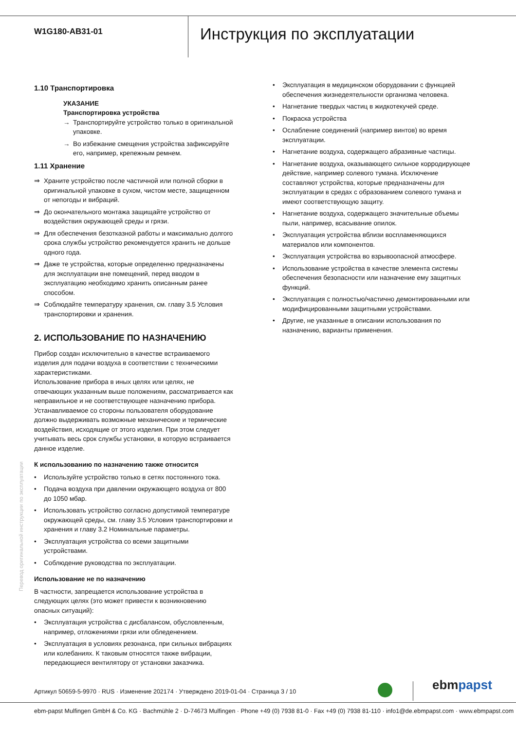W1G180-AB31-01
Инструкция по эксплуатации
1.10 Транспортировка
УКАЗАНИЕ
Транспортировка устройства
→ Транспортируйте устройство только в оригинальной упаковке.
→ Во избежание смещения устройства зафиксируйте его, например, крепежным ремнем.
1.11 Хранение
⇒ Храните устройство после частичной или полной сборки в оригинальной упаковке в сухом, чистом месте, защищенном от непогоды и вибраций.
⇒ До окончательного монтажа защищайте устройство от воздействия окружающей среды и грязи.
⇒ Для обеспечения безотказной работы и максимально долгого срока службы устройство рекомендуется хранить не дольше одного года.
⇒ Даже те устройства, которые определенно предназначены для эксплуатации вне помещений, перед вводом в эксплуатацию необходимо хранить описанным ранее способом.
⇒ Соблюдайте температуру хранения, см. главу 3.5 Условия транспортировки и хранения.
2. ИСПОЛЬЗОВАНИЕ ПО НАЗНАЧЕНИЮ
Прибор создан исключительно в качестве встраиваемого изделия для подачи воздуха в соответствии с техническими характеристиками.
Использование прибора в иных целях или целях, не отвечающих указанным выше положениям, рассматривается как неправильное и не соответствующее назначению прибора.
Устанавливаемое со стороны пользователя оборудование должно выдерживать возможные механические и термические воздействия, исходящие от этого изделия. При этом следует учитывать весь срок службы установки, в которую встраивается данное изделие.
К использованию по назначению также относится
• Используйте устройство только в сетях постоянного тока.
• Подача воздуха при давлении окружающего воздуха от 800 до 1050 мбар.
• Использовать устройство согласно допустимой температуре окружающей среды, см. главу 3.5 Условия транспортировки и хранения и главу 3.2 Номинальные параметры.
• Эксплуатация устройства со всеми защитными устройствами.
• Соблюдение руководства по эксплуатации.
Использование не по назначению
В частности, запрещается использование устройства в следующих целях (это может привести к возникновению опасных ситуаций):
• Эксплуатация устройства с дисбалансом, обусловленным, например, отложениями грязи или обледенением.
• Эксплуатация в условиях резонанса, при сильных вибрациях или колебаниях. К таковым относятся также вибрации, передающиеся вентилятору от установки заказчика.
• Эксплуатация в медицинском оборудовании с функцией обеспечения жизнедеятельности организма человека.
• Нагнетание твердых частиц в жидкотекучей среде.
• Покраска устройства
• Ослабление соединений (например винтов) во время эксплуатации.
• Нагнетание воздуха, содержащего абразивные частицы.
• Нагнетание воздуха, оказывающего сильное корродирующее действие, например солевого тумана. Исключение составляют устройства, которые предназначены для эксплуатации в средах с образованием солевого тумана и имеют соответствующую защиту.
• Нагнетание воздуха, содержащего значительные объемы пыли, например, всасывание опилок.
• Эксплуатация устройства вблизи воспламеняющихся материалов или компонентов.
• Эксплуатация устройства во взрывоопасной атмосфере.
• Использование устройства в качестве элемента системы обеспечения безопасности или назначение ему защитных функций.
• Эксплуатация с полностью/частично демонтированными или модифицированными защитными устройствами.
• Другие, не указанные в описании использования по назначению, варианты применения.
Перевод оригинальной инструкции по эксплуатации
Артикул 50659-5-9970 · RUS · Изменение 202174 · Утверждено 2019-01-04 · Страница 3 / 10
ebmpapst
ebm-papst Mulfingen GmbH & Co. KG · Bachmühle 2 · D-74673 Mulfingen · Phone +49 (0) 7938 81-0 · Fax +49 (0) 7938 81-110 · info1@de.ebmpapst.com · www.ebmpapst.com